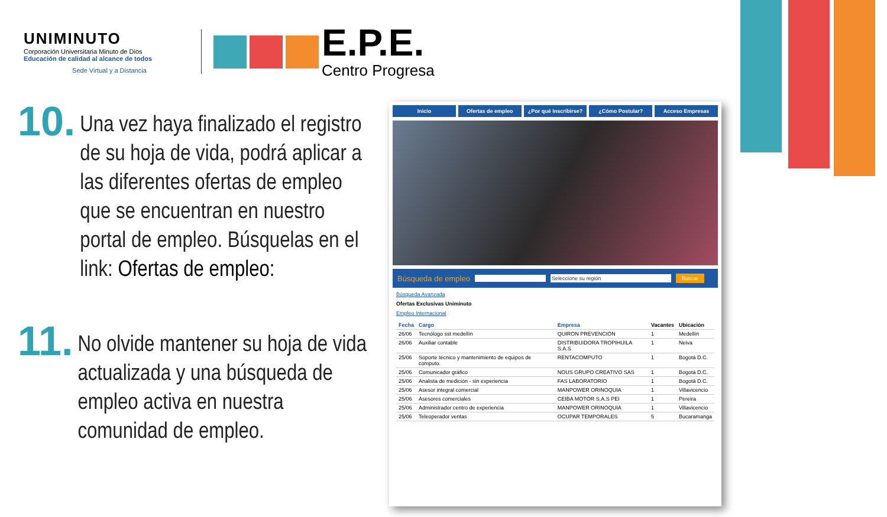UNIMINUTO
Corporación Universitaria Minuto de Dios
Educación de calidad al alcance de todos
Sede Virtual y a Distancia
E.P.E.
Centro Progresa
10.
Una vez haya finalizado el registro de su hoja de vida, podrá aplicar a las diferentes ofertas de empleo que se encuentran en nuestro portal de empleo. Búsquelas en el link: Ofertas de empleo:
11.
No olvide mantener su hoja de vida actualizada y una búsqueda de empleo activa en nuestra comunidad de empleo.
Inicio Ofertas de empleo ¿Por qué Inscribirse? ¿Cómo Postular? Acceso Empresas
Búsqueda de empleo Seleccione su región Buscar
Búsqueda Avanzada
Ofertas Exclusivas Uniminuto
Empleo Internacional
| Fecha | Cargo | Empresa | Vacantes | Ubicación |
| --- | --- | --- | --- | --- |
| 26/06 | Tecnólogo sst medellín | QUIRÓN PREVENCIÓN | 1 | Medellín |
| 26/06 | Auxiliar contable | DISTRIBUIDORA TROPIHUILA S.A.S | 1 | Neiva |
| 25/06 | Soporte técnico y mantenimiento de equipos de computo. | RENTACOMPUTO | 1 | Bogotá D.C. |
| 25/06 | Comunicador gráfico | NOUS GRUPO CREATIVO SAS | 1 | Bogotá D.C. |
| 25/06 | Analista de medición - sin experiencia | FAS LABORATORIO | 1 | Bogotá D.C. |
| 25/06 | Asesor integral comercial | MANPOWER ORINOQUIA | 1 | Villavicencio |
| 25/06 | Asesores comerciales | CEIBA MOTOR S.A.S PEI | 1 | Pereira |
| 25/06 | Administrador centro de experiencia | MANPOWER ORINOQUIA | 1 | Villavicencio |
| 25/06 | Teleoperador ventas | OCUPAR TEMPORALES | 5 | Bucaramanga |